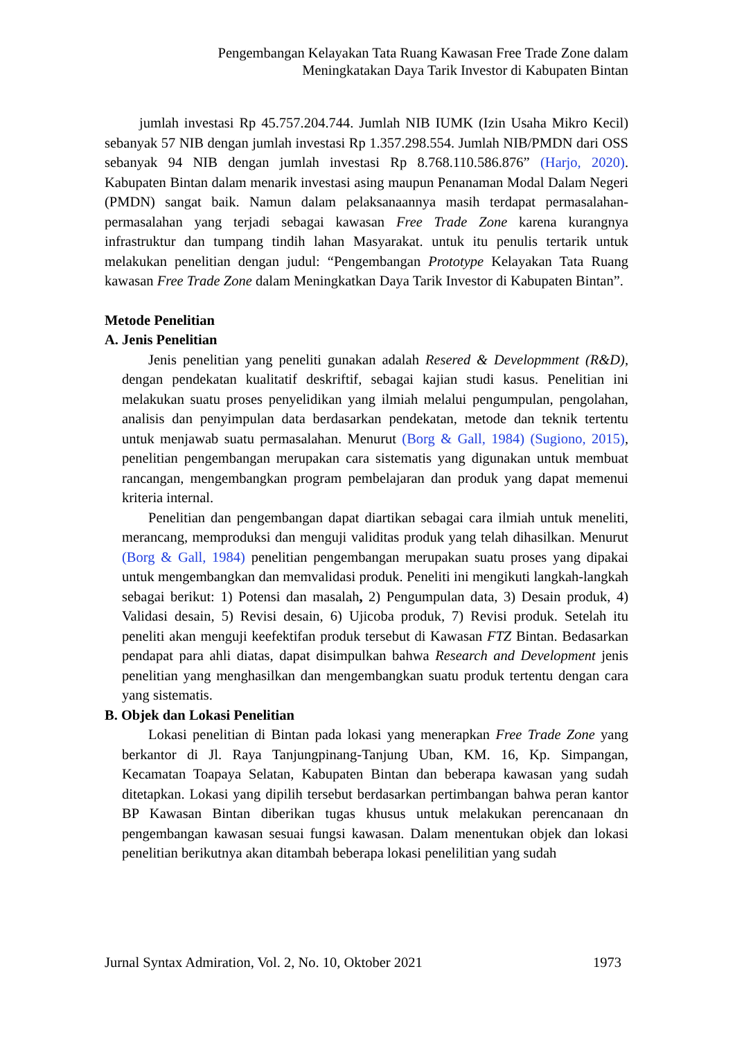Pengembangan Kelayakan Tata Ruang Kawasan Free Trade Zone dalam
Meningkatakan Daya Tarik Investor di Kabupaten Bintan
jumlah investasi Rp 45.757.204.744. Jumlah NIB IUMK (Izin Usaha Mikro Kecil) sebanyak 57 NIB dengan jumlah investasi Rp 1.357.298.554. Jumlah NIB/PMDN dari OSS sebanyak 94 NIB dengan jumlah investasi Rp 8.768.110.586.876” (Harjo, 2020). Kabupaten Bintan dalam menarik investasi asing maupun Penanaman Modal Dalam Negeri (PMDN) sangat baik. Namun dalam pelaksanaannya masih terdapat permasalahan-permasalahan yang terjadi sebagai kawasan Free Trade Zone karena kurangnya infrastruktur dan tumpang tindih lahan Masyarakat. untuk itu penulis tertarik untuk melakukan penelitian dengan judul: “Pengembangan Prototype Kelayakan Tata Ruang kawasan Free Trade Zone dalam Meningkatkan Daya Tarik Investor di Kabupaten Bintan”.
Metode Penelitian
A. Jenis Penelitian
Jenis penelitian yang peneliti gunakan adalah Resered & Developmment (R&D), dengan pendekatan kualitatif deskriftif, sebagai kajian studi kasus. Penelitian ini melakukan suatu proses penyelidikan yang ilmiah melalui pengumpulan, pengolahan, analisis dan penyimpulan data berdasarkan pendekatan, metode dan teknik tertentu untuk menjawab suatu permasalahan. Menurut (Borg & Gall, 1984) (Sugiono, 2015), penelitian pengembangan merupakan cara sistematis yang digunakan untuk membuat rancangan, mengembangkan program pembelajaran dan produk yang dapat memenui kriteria internal.
Penelitian dan pengembangan dapat diartikan sebagai cara ilmiah untuk meneliti, merancang, memproduksi dan menguji validitas produk yang telah dihasilkan. Menurut (Borg & Gall, 1984) penelitian pengembangan merupakan suatu proses yang dipakai untuk mengembangkan dan memvalidasi produk. Peneliti ini mengikuti langkah-langkah sebagai berikut: 1) Potensi dan masalah, 2) Pengumpulan data, 3) Desain produk, 4) Validasi desain, 5) Revisi desain, 6) Ujicoba produk, 7) Revisi produk. Setelah itu peneliti akan menguji keefektifan produk tersebut di Kawasan FTZ Bintan. Bedasarkan pendapat para ahli diatas, dapat disimpulkan bahwa Research and Development jenis penelitian yang menghasilkan dan mengembangkan suatu produk tertentu dengan cara yang sistematis.
B. Objek dan Lokasi Penelitian
Lokasi penelitian di Bintan pada lokasi yang menerapkan Free Trade Zone yang berkantor di Jl. Raya Tanjungpinang-Tanjung Uban, KM. 16, Kp. Simpangan, Kecamatan Toapaya Selatan, Kabupaten Bintan dan beberapa kawasan yang sudah ditetapkan. Lokasi yang dipilih tersebut berdasarkan pertimbangan bahwa peran kantor BP Kawasan Bintan diberikan tugas khusus untuk melakukan perencanaan dn pengembangan kawasan sesuai fungsi kawasan. Dalam menentukan objek dan lokasi penelitian berikutnya akan ditambah beberapa lokasi penelilitian yang sudah
Jurnal Syntax Admiration, Vol. 2, No. 10, Oktober 2021 1973